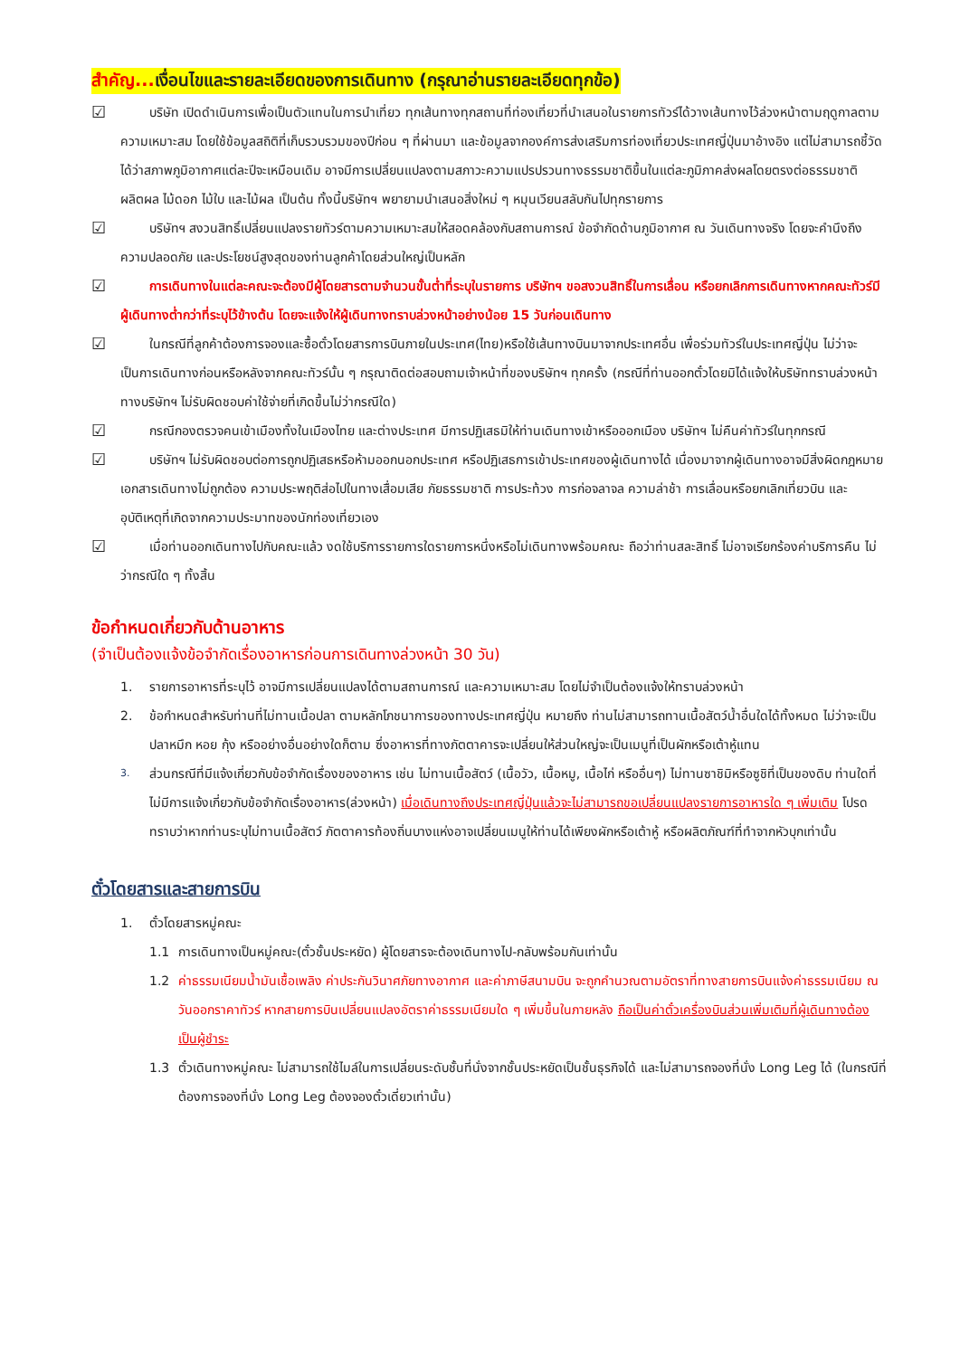สำคัญ... เงื่อนไขและรายละเอียดของการเดินทาง (กรุณาอ่านรายละเอียดทุกข้อ)
☑
บริษัท เปิดดำเนินการเพื่อเป็นตัวแทนในการนำเที่ยว ทุกเส้นทางทุกสถานที่ท่องเที่ยวที่นำเสนอในรายการทัวร์ได้วางเส้นทางไว้ล่วงหน้าตามฤดูกาลตามความเหมาะสม โดยใช้ข้อมูลสถิติที่เก็บรวบรวมของปีก่อน ๆ ที่ผ่านมา และข้อมูลจากองค์การส่งเสริมการท่องเที่ยวประเทศญี่ปุ่นมาอ้างอิง แต่ไม่สามารถชี้วัดได้ว่าสภาพภูมิอากาศแต่ละปีจะเหมือนเดิม อาจมีการเปลี่ยนแปลงตามสภาวะความแปรปรวนทางธรรมชาติขึ้นในแต่ละภูมิภาคส่งผลโดยตรงต่อธรรมชาติ ผลิตผล ไม้ดอก ไม้ใบ และไม้ผล เป็นต้น ทั้งนี้บริษัทฯ พยายามนำเสนอสิ่งใหม่ ๆ หมุนเวียนสลับกันไปทุกรายการ
☑
บริษัทฯ สงวนสิทธิ์เปลี่ยนแปลงรายทัวร์ตามความเหมาะสมให้สอดคล้องกับสถานการณ์ ข้อจำกัดด้านภูมิอากาศ ณ วันเดินทางจริง โดยจะคำนึงถึงความปลอดภัย และประโยชน์สูงสุดของท่านลูกค้าโดยส่วนใหญ่เป็นหลัก
☑
การเดินทางในแต่ละคณะจะต้องมีผู้โดยสารตามจำนวนขั้นต่ำที่ระบุในรายการ บริษัทฯ ขอสงวนสิทธิ์ในการเลื่อน หรือยกเลิกการเดินทางหากคณะทัวร์มีผู้เดินทางต่ำกว่าที่ระบุไว้ข้างต้น โดยจะแจ้งให้ผู้เดินทางทราบล่วงหน้าอย่างน้อย 15 วันก่อนเดินทาง
☑
ในกรณีที่ลูกค้าต้องการจองและซื้อตั๋วโดยสารการบินภายในประเทศ(ไทย)หรือใช้เส้นทางบินมาจากประเทศอื่น เพื่อร่วมทัวร์ในประเทศญี่ปุ่น ไม่ว่าจะเป็นการเดินทางก่อนหรือหลังจากคณะทัวร์นั้น ๆ กรุณาติดต่อสอบถามเจ้าหน้าที่ของบริษัทฯ ทุกครั้ง (กรณีที่ท่านออกตั๋วโดยมิได้แจ้งให้บริษัททราบล่วงหน้า ทางบริษัทฯ ไม่รับผิดชอบค่าใช้จ่ายที่เกิดขึ้นไม่ว่ากรณีใด)
☑
กรณีกองตรวจคนเข้าเมืองทั้งในเมืองไทย และต่างประเทศ มีการปฏิเสธมิให้ท่านเดินทางเข้าหรือออกเมือง บริษัทฯ ไม่คืนค่าทัวร์ในทุกกรณี
☑
บริษัทฯ ไม่รับผิดชอบต่อการถูกปฏิเสธหรือห้ามออกนอกประเทศ หรือปฏิเสธการเข้าประเทศของผู้เดินทางได้ เนื่องมาจากผู้เดินทางอาจมีสิ่งผิดกฎหมาย เอกสารเดินทางไม่ถูกต้อง ความประพฤติส่อไปในทางเสื่อมเสีย ภัยธรรมชาติ การประท้วง การก่อจลาจล ความล่าช้า การเลื่อนหรือยกเลิกเที่ยวบิน และอุบัติเหตุที่เกิดจากความประมาทของนักท่องเที่ยวเอง
☑
เมื่อท่านออกเดินทางไปกับคณะแล้ว งดใช้บริการรายการใดรายการหนึ่งหรือไม่เดินทางพร้อมคณะ ถือว่าท่านสละสิทธิ์ ไม่อาจเรียกร้องค่าบริการคืน ไม่ว่ากรณีใด ๆ ทั้งสิ้น
ข้อกำหนดเกี่ยวกับด้านอาหาร
(จำเป็นต้องแจ้งข้อจำกัดเรื่องอาหารก่อนการเดินทางล่วงหน้า 30 วัน)
1. รายการอาหารที่ระบุไว้ อาจมีการเปลี่ยนแปลงได้ตามสถานการณ์ และความเหมาะสม โดยไม่จำเป็นต้องแจ้งให้ทราบล่วงหน้า
2. ข้อกำหนดสำหรับท่านที่ไม่ทานเนื้อปลา ตามหลักโภชนาการของทางประเทศญี่ปุ่น หมายถึง ท่านไม่สามารถทานเนื้อสัตว์น้ำอื่นใดได้ทั้งหมด ไม่ว่าจะเป็นปลาหมึก หอย กุ้ง หรืออย่างอื่นอย่างใดก็ตาม ซึ่งอาหารที่ทางภัตตาคารจะเปลี่ยนให้ส่วนใหญ่จะเป็นเมนูที่เป็นผักหรือเต้าหู้แทน
3. ส่วนกรณีที่มีแจ้งเกี่ยวกับข้อจำกัดเรื่องของอาหาร เช่น ไม่ทานเนื้อสัตว์ (เนื้อวัว, เนื้อหมู, เนื้อไก่ หรืออื่นๆ) ไม่ทานซาชิมิหรือซูชิที่เป็นของดิบ ท่านใดที่ไม่มีการแจ้งเกี่ยวกับข้อจำกัดเรื่องอาหาร(ล่วงหน้า) เมื่อเดินทางถึงประเทศญี่ปุ่นแล้วจะไม่สามารถขอเปลี่ยนแปลงรายการอาหารใด ๆ เพิ่มเติม โปรดทราบว่าหากท่านระบุไม่ทานเนื้อสัตว์ ภัตตาคารท้องถิ่นบางแห่งอาจเปลี่ยนเมนูให้ท่านได้เพียงผักหรือเต้าหู้ หรือผลิตภัณฑ์ที่ทำจากหัวบุกเท่านั้น
ตั๋วโดยสารและสายการบิน
1. ตั๋วโดยสารหมู่คณะ
1.1 การเดินทางเป็นหมู่คณะ(ตั๋วชั้นประหยัด) ผู้โดยสารจะต้องเดินทางไป-กลับพร้อมกันเท่านั้น
1.2 ค่าธรรมเนียมน้ำมันเชื้อเพลิง ค่าประกันวินาศภัยทางอากาศ และค่าภาษีสนามบิน จะถูกคำนวณตามอัตราที่ทางสายการบินแจ้งค่าธรรมเนียม ณ วันออกราคาทัวร์ หากสายการบินเปลี่ยนแปลงอัตราค่าธรรมเนียมใด ๆ เพิ่มขึ้นในภายหลัง ถือเป็นค่าตั๋วเครื่องบินส่วนเพิ่มเติมที่ผู้เดินทางต้องเป็นผู้ชำระ
1.3 ตั๋วเดินทางหมู่คณะ ไม่สามารถใช้ไมล์ในการเปลี่ยนระดับชั้นที่นั่งจากชั้นประหยัดเป็นชั้นธุรกิจได้ และไม่สามารถจองที่นั่ง Long Leg ได้ (ในกรณีที่ต้องการจองที่นั่ง Long Leg ต้องจองตั๋วเดี่ยวเท่านั้น)